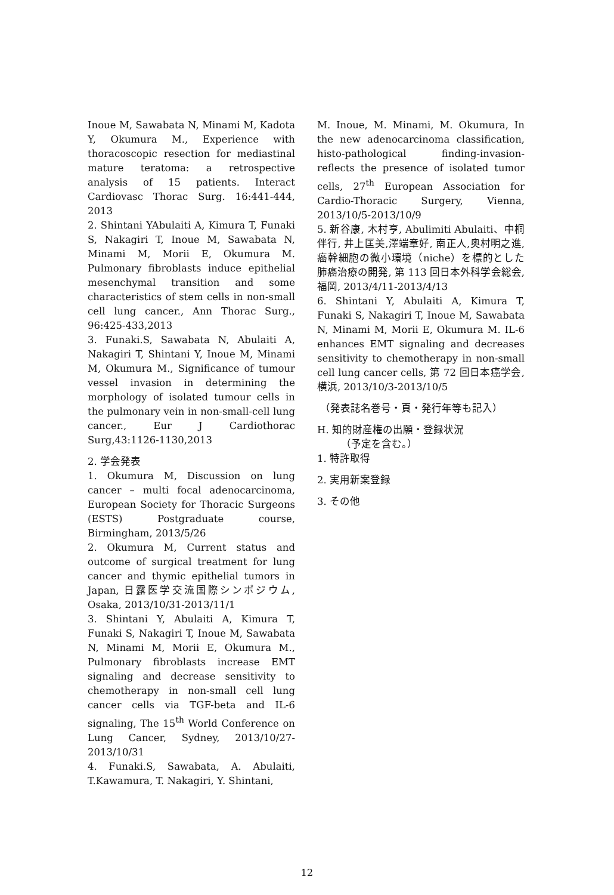Inoue M, Sawabata N, Minami M, Kadota Y, Okumura M., Experience with thoracoscopic resection for mediastinal mature teratoma: a retrospective analysis of 15 patients. Interact Cardiovasc Thorac Surg. 16:441-444, 2013
2. Shintani YAbulaiti A, Kimura T, Funaki S, Nakagiri T, Inoue M, Sawabata N, Minami M, Morii E, Okumura M. Pulmonary fibroblasts induce epithelial mesenchymal transition and some characteristics of stem cells in non-small cell lung cancer., Ann Thorac Surg., 96:425-433,2013
3. Funaki.S, Sawabata N, Abulaiti A, Nakagiri T, Shintani Y, Inoue M, Minami M, Okumura M., Significance of tumour vessel invasion in determining the morphology of isolated tumour cells in the pulmonary vein in non-small-cell lung cancer., Eur J Cardiothorac Surg,43:1126-1130,2013
2. 学会発表
1. Okumura M, Discussion on lung cancer – multi focal adenocarcinoma, European Society for Thoracic Surgeons (ESTS) Postgraduate course, Birmingham, 2013/5/26
2. Okumura M, Current status and outcome of surgical treatment for lung cancer and thymic epithelial tumors in Japan, 日露医学交流国際シンポジウム, Osaka, 2013/10/31-2013/11/1
3. Shintani Y, Abulaiti A, Kimura T, Funaki S, Nakagiri T, Inoue M, Sawabata N, Minami M, Morii E, Okumura M., Pulmonary fibroblasts increase EMT signaling and decrease sensitivity to chemotherapy in non-small cell lung cancer cells via TGF-beta and IL-6 signaling, The 15<sup>th</sup> World Conference on Lung Cancer, Sydney, 2013/10/27-2013/10/31
4. Funaki.S, Sawabata, A. Abulaiti, T.Kawamura, T. Nakagiri, Y. Shintani,
M. Inoue, M. Minami, M. Okumura, In the new adenocarcinoma classification, histo-pathological finding-invasion-reflects the presence of isolated tumor cells, 27<sup>th</sup> European Association for Cardio-Thoracic Surgery, Vienna, 2013/10/5-2013/10/9
5. 新谷康, 木村亨, Abulimiti Abulaiti、中桐伴行, 井上匡美,澤端章好, 南正人,奥村明之進, 癌幹細胞の微小環境（niche）を標的とした肺癌治療の開発, 第 113 回日本外科学会総会, 福岡, 2013/4/11-2013/4/13
6. Shintani Y, Abulaiti A, Kimura T, Funaki S, Nakagiri T, Inoue M, Sawabata N, Minami M, Morii E, Okumura M. IL-6 enhances EMT signaling and decreases sensitivity to chemotherapy in non-small cell lung cancer cells, 第 72 回日本癌学会, 横浜, 2013/10/3-2013/10/5
（発表誌名巻号・頁・発行年等も記入）
H. 知的財産権の出願・登録状況
（予定を含む。）
1. 特許取得
2. 実用新案登録
3. その他
12